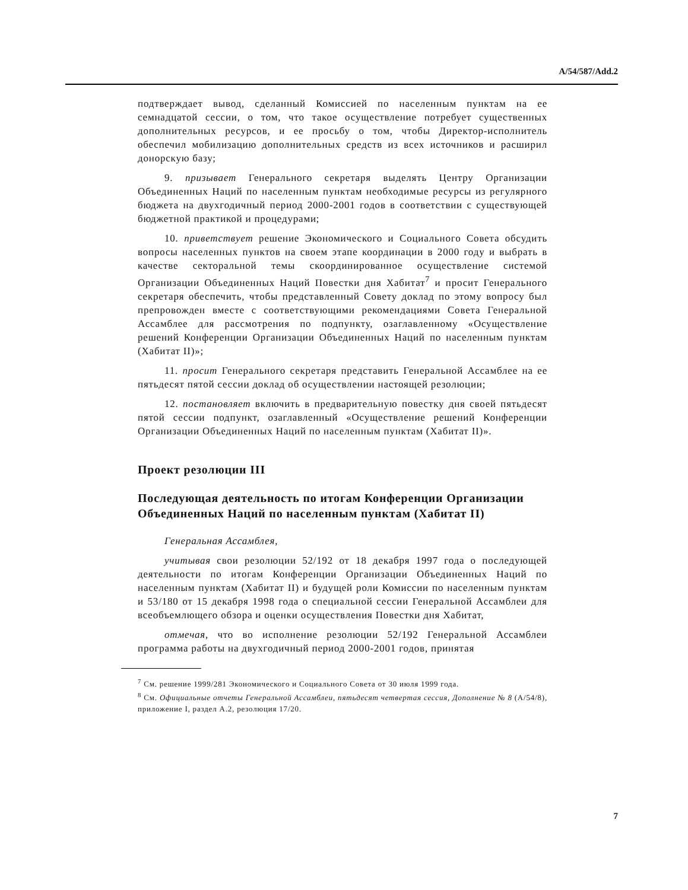A/54/587/Add.2
подтверждает вывод, сделанный Комиссией по населенным пунктам на ее семнадцатой сессии, о том, что такое осуществление потребует существенных дополнительных ресурсов, и ее просьбу о том, чтобы Директор-исполнитель обеспечил мобилизацию дополнительных средств из всех источников и расширил донорскую базу;
9. призывает Генерального секретаря выделять Центру Организации Объединенных Наций по населенным пунктам необходимые ресурсы из регулярного бюджета на двухгодичный период 2000-2001 годов в соответствии с существующей бюджетной практикой и процедурами;
10. приветствует решение Экономического и Социального Совета обсудить вопросы населенных пунктов на своем этапе координации в 2000 году и выбрать в качестве секторальной темы скоординированное осуществление системой Организации Объединенных Наций Повестки дня Хабитат<sup>7</sup> и просит Генерального секретаря обеспечить, чтобы представленный Совету доклад по этому вопросу был препровожден вместе с соответствующими рекомендациями Совета Генеральной Ассамблее для рассмотрения по подпункту, озаглавленному «Осуществление решений Конференции Организации Объединенных Наций по населенным пунктам (Хабитат II)»;
11. просит Генерального секретаря представить Генеральной Ассамблее на ее пятьдесят пятой сессии доклад об осуществлении настоящей резолюции;
12. постановляет включить в предварительную повестку дня своей пятьдесят пятой сессии подпункт, озаглавленный «Осуществление решений Конференции Организации Объединенных Наций по населенным пунктам (Хабитат II)».
Проект резолюции III
Последующая деятельность по итогам Конференции Организации Объединенных Наций по населенным пунктам (Хабитат II)
Генеральная Ассамблея,
учитывая свои резолюции 52/192 от 18 декабря 1997 года о последующей деятельности по итогам Конференции Организации Объединенных Наций по населенным пунктам (Хабитат II) и будущей роли Комиссии по населенным пунктам и 53/180 от 15 декабря 1998 года о специальной сессии Генеральной Ассамблеи для всеобъемлющего обзора и оценки осуществления Повестки дня Хабитат,
отмечая, что во исполнение резолюции 52/192 Генеральной Ассамблеи программа работы на двухгодичный период 2000-2001 годов, принятая
<sup>7</sup> См. решение 1999/281 Экономического и Социального Совета от 30 июля 1999 года.
<sup>8</sup> См. Официальные отчеты Генеральной Ассамблеи, пятьдесят четвертая сессия, Дополнение № 8 (A/54/8), приложение I, раздел A.2, резолюция 17/20.
7